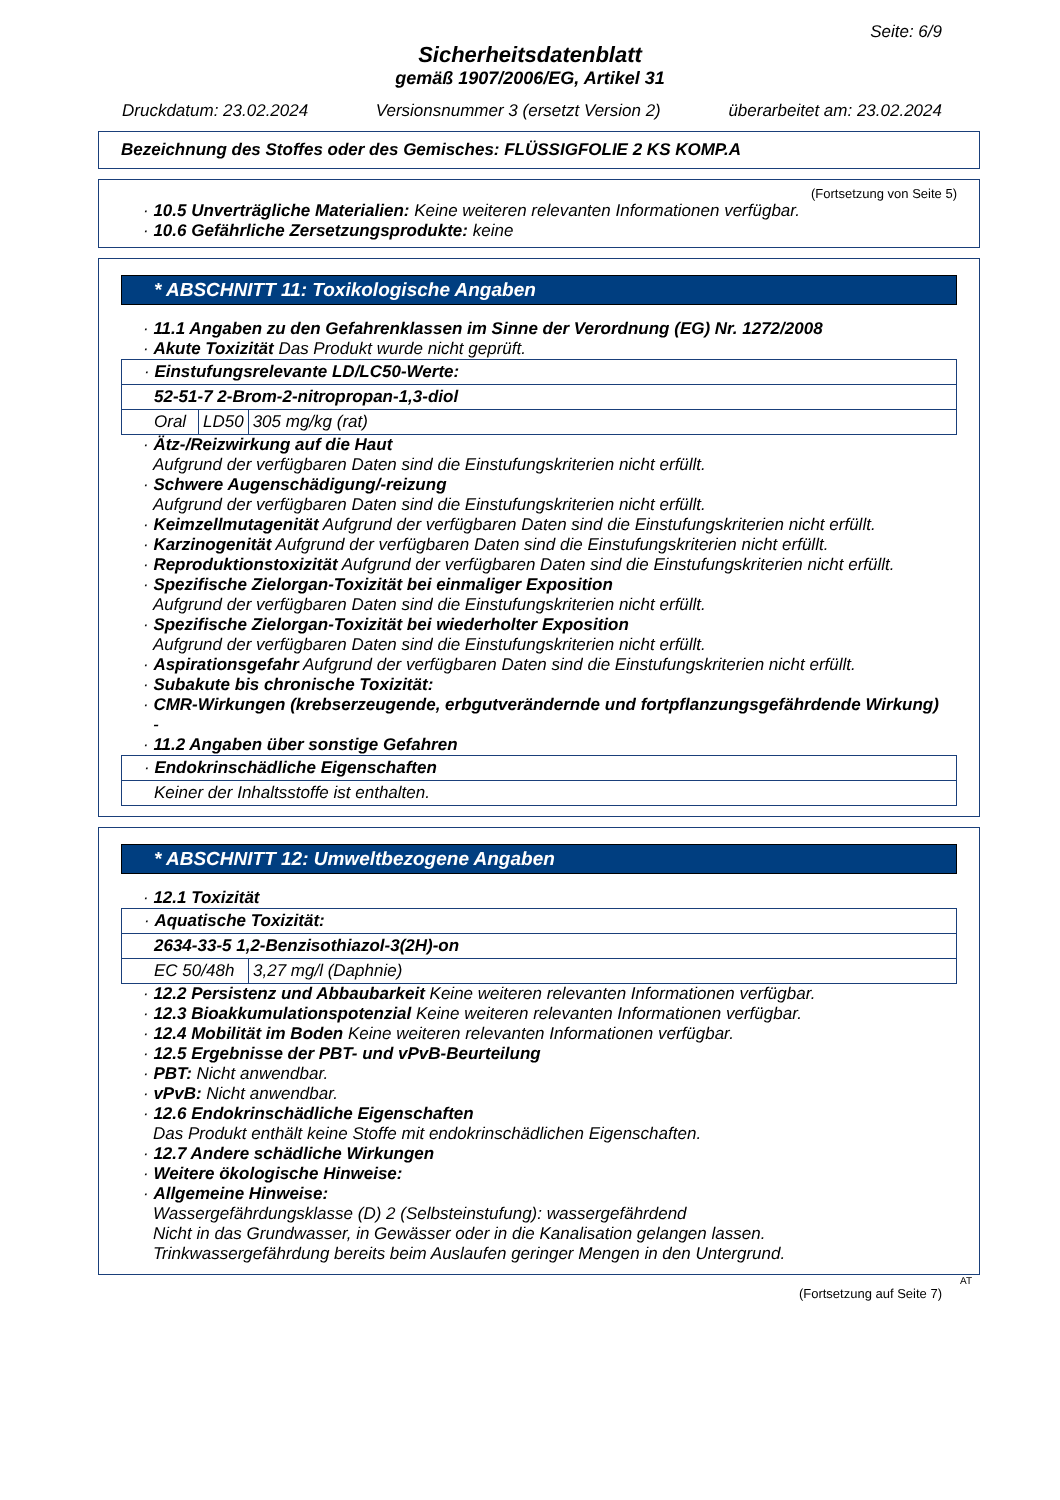Seite: 6/9
Sicherheitsdatenblatt
gemäß 1907/2006/EG, Artikel 31
Druckdatum: 23.02.2024 Versionsnummer 3 (ersetzt Version 2) überarbeitet am: 23.02.2024
Bezeichnung des Stoffes oder des Gemisches: FLÜSSIGFOLIE 2 KS KOMP.A
(Fortsetzung von Seite 5)
· 10.5 Unverträgliche Materialien: Keine weiteren relevanten Informationen verfügbar.
· 10.6 Gefährliche Zersetzungsprodukte: keine
* ABSCHNITT 11: Toxikologische Angaben
· 11.1 Angaben zu den Gefahrenklassen im Sinne der Verordnung (EG) Nr. 1272/2008
· Akute Toxizität Das Produkt wurde nicht geprüft.
| · Einstufungsrelevante LD/LC50-Werte: | | |
| 52-51-7 2-Brom-2-nitropropan-1,3-diol | | |
| Oral | LD50 | 305 mg/kg (rat) |
· Ätz-/Reizwirkung auf die Haut
Aufgrund der verfügbaren Daten sind die Einstufungskriterien nicht erfüllt.
· Schwere Augenschädigung/-reizung
Aufgrund der verfügbaren Daten sind die Einstufungskriterien nicht erfüllt.
· Keimzellmutagenität Aufgrund der verfügbaren Daten sind die Einstufungskriterien nicht erfüllt.
· Karzinogenität Aufgrund der verfügbaren Daten sind die Einstufungskriterien nicht erfüllt.
· Reproduktionstoxizität Aufgrund der verfügbaren Daten sind die Einstufungskriterien nicht erfüllt.
· Spezifische Zielorgan-Toxizität bei einmaliger Exposition
Aufgrund der verfügbaren Daten sind die Einstufungskriterien nicht erfüllt.
· Spezifische Zielorgan-Toxizität bei wiederholter Exposition
Aufgrund der verfügbaren Daten sind die Einstufungskriterien nicht erfüllt.
· Aspirationsgefahr Aufgrund der verfügbaren Daten sind die Einstufungskriterien nicht erfüllt.
· Subakute bis chronische Toxizität:
· CMR-Wirkungen (krebserzeugende, erbgutverändernde und fortpflanzungsgefährdende Wirkung)
-
· 11.2 Angaben über sonstige Gefahren
| · Endokrinschädliche Eigenschaften |
| Keiner der Inhaltsstoffe ist enthalten. |
* ABSCHNITT 12: Umweltbezogene Angaben
· 12.1 Toxizität
| · Aquatische Toxizität: | |
| 2634-33-5 1,2-Benzisothiazol-3(2H)-on | |
| EC 50/48h | 3,27 mg/l (Daphnie) |
· 12.2 Persistenz und Abbaubarkeit Keine weiteren relevanten Informationen verfügbar.
· 12.3 Bioakkumulationspotenzial Keine weiteren relevanten Informationen verfügbar.
· 12.4 Mobilität im Boden Keine weiteren relevanten Informationen verfügbar.
· 12.5 Ergebnisse der PBT- und vPvB-Beurteilung
· PBT: Nicht anwendbar.
· vPvB: Nicht anwendbar.
· 12.6 Endokrinschädliche Eigenschaften
Das Produkt enthält keine Stoffe mit endokrinschädlichen Eigenschaften.
· 12.7 Andere schädliche Wirkungen
· Weitere ökologische Hinweise:
· Allgemeine Hinweise:
Wassergefährdungsklasse (D) 2 (Selbsteinstufung): wassergefährdend
Nicht in das Grundwasser, in Gewässer oder in die Kanalisation gelangen lassen.
Trinkwassergefährdung bereits beim Auslaufen geringer Mengen in den Untergrund.
AT
(Fortsetzung auf Seite 7)